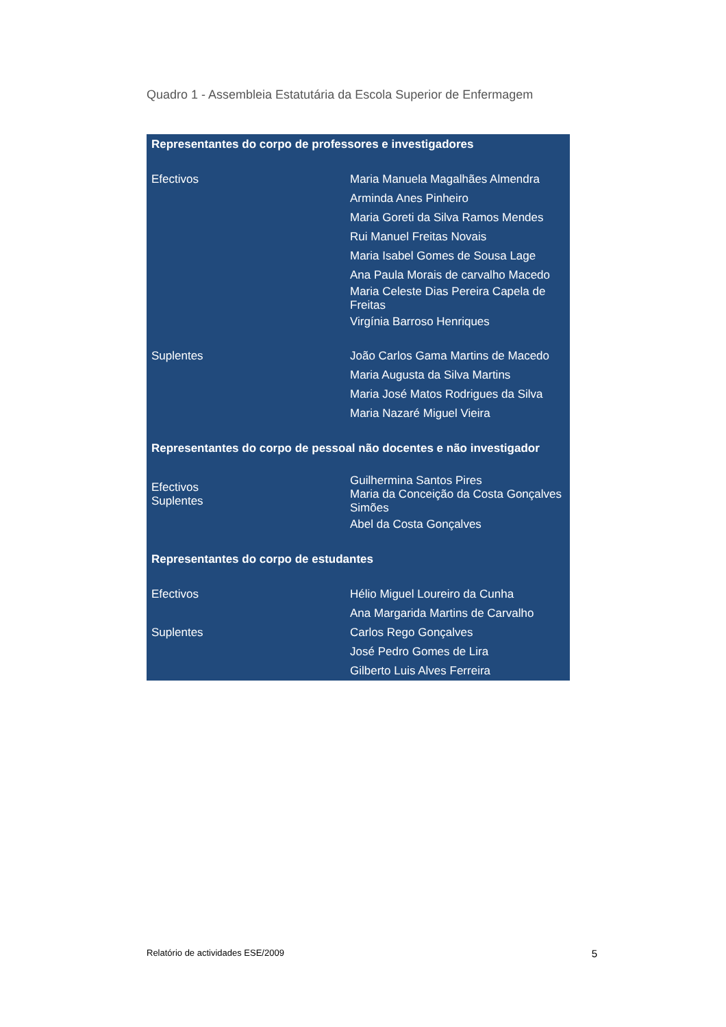Quadro 1 - Assembleia Estatutária da Escola Superior de Enfermagem
| Representantes do corpo de professores e investigadores | |
| --- | --- |
| Efectivos | Maria Manuela Magalhães Almendra |
| | Arminda Anes Pinheiro |
| | Maria Goreti da Silva Ramos Mendes |
| | Rui Manuel Freitas Novais |
| | Maria Isabel Gomes de Sousa Lage |
| | Ana Paula Morais de carvalho Macedo |
| | Maria Celeste Dias Pereira Capela de Freitas |
| | Virgínia Barroso Henriques |
| Suplentes | João Carlos Gama Martins de Macedo |
| | Maria Augusta da Silva Martins |
| | Maria José Matos Rodrigues da Silva |
| | Maria Nazaré Miguel Vieira |
| Representantes do corpo de pessoal não docentes e não investigador | |
| Efectivos Suplentes | Guilhermina Santos Pires Maria da Conceição da Costa Gonçalves Simões |
| | Abel da Costa Gonçalves |
| Representantes do corpo de estudantes | |
| Efectivos | Hélio Miguel Loureiro da Cunha |
| | Ana Margarida Martins de Carvalho |
| Suplentes | Carlos Rego Gonçalves |
| | José Pedro Gomes de Lira |
| | Gilberto Luis Alves Ferreira |
Relatório de actividades ESE/2009 5